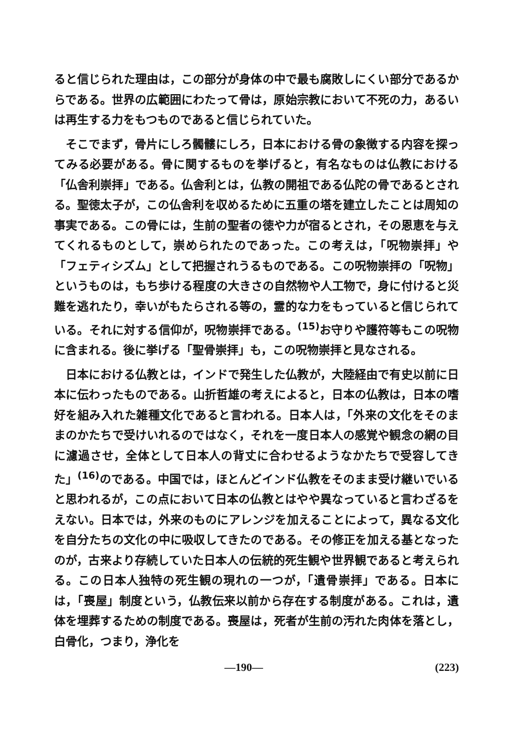ると信じられた理由は，この部分が身体の中で最も腐敗しにくい部分であるからである。世界の広範囲にわたって骨は，原始宗教において不死の力，あるいは再生する力をもつものであると信じられていた。
そこでまず，骨片にしろ髑髏にしろ，日本における骨の象徴する内容を探ってみる必要がある。骨に関するものを挙げると，有名なものは仏教における「仏舎利崇拝」である。仏舎利とは，仏教の開祖である仏陀の骨であるとされる。聖徳太子が，この仏舎利を収めるために五重の塔を建立したことは周知の事実である。この骨には，生前の聖者の徳や力が宿るとされ，その恩恵を与えてくれるものとして，崇められたのであった。この考えは，「呪物崇拝」や「フェティシズム」として把握されうるものである。この呪物崇拝の「呪物」というものは，もち歩ける程度の大きさの自然物や人工物で，身に付けると災難を逃れたり，幸いがもたらされる等の，霊的な力をもっていると信じられている。それに対する信仰が，呪物崇拝である。<sup>(15)</sup>お守りや護符等もこの呪物に含まれる。後に挙げる「聖骨崇拝」も，この呪物崇拝と見なされる。
日本における仏教とは，インドで発生した仏教が，大陸経由で有史以前に日本に伝わったものである。山折哲雄の考えによると，日本の仏教は，日本の嗜好を組み入れた雑種文化であると言われる。日本人は，「外来の文化をそのままのかたちで受けいれるのではなく，それを一度日本人の感覚や観念の網の目に濾過させ，全体として日本人の背丈に合わせるようなかたちで受容してきた」<sup>(16)</sup>のである。中国では，ほとんどインド仏教をそのまま受け継いでいると思われるが，この点において日本の仏教とはやや異なっていると言わざるをえない。日本では，外来のものにアレンジを加えることによって，異なる文化を自分たちの文化の中に吸収してきたのである。その修正を加える基となったのが，古来より存続していた日本人の伝統的死生観や世界観であると考えられる。この日本人独特の死生観の現れの一つが，「遺骨崇拝」である。日本には，「喪屋」制度という，仏教伝来以前から存在する制度がある。これは，遺体を埋葬するための制度である。喪屋は，死者が生前の汚れた肉体を落とし，白骨化，つまり，浄化を
—190— (223)